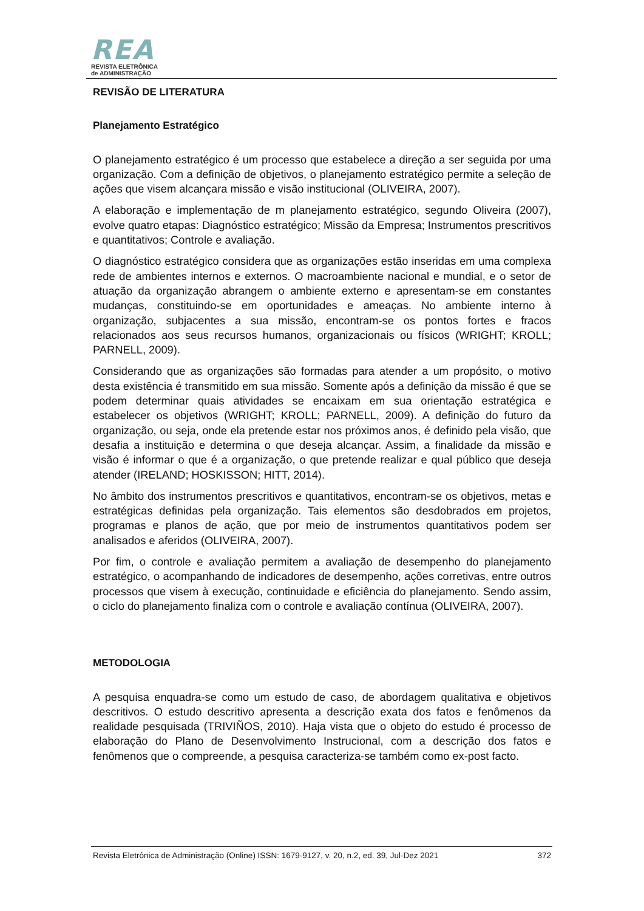REA
REVISTA ELETRÔNICA
de ADMINISTRAÇÃO
REVISÃO DE LITERATURA
Planejamento Estratégico
O planejamento estratégico é um processo que estabelece a direção a ser seguida por uma organização. Com a definição de objetivos, o planejamento estratégico permite a seleção de ações que visem alcançara missão e visão institucional (OLIVEIRA, 2007).
A elaboração e implementação de m planejamento estratégico, segundo Oliveira (2007), evolve quatro etapas: Diagnóstico estratégico; Missão da Empresa; Instrumentos prescritivos e quantitativos; Controle e avaliação.
O diagnóstico estratégico considera que as organizações estão inseridas em uma complexa rede de ambientes internos e externos. O macroambiente nacional e mundial, e o setor de atuação da organização abrangem o ambiente externo e apresentam-se em constantes mudanças, constituindo-se em oportunidades e ameaças. No ambiente interno à organização, subjacentes a sua missão, encontram-se os pontos fortes e fracos relacionados aos seus recursos humanos, organizacionais ou físicos (WRIGHT; KROLL; PARNELL, 2009).
Considerando que as organizações são formadas para atender a um propósito, o motivo desta existência é transmitido em sua missão. Somente após a definição da missão é que se podem determinar quais atividades se encaixam em sua orientação estratégica e estabelecer os objetivos (WRIGHT; KROLL; PARNELL, 2009). A definição do futuro da organização, ou seja, onde ela pretende estar nos próximos anos, é definido pela visão, que desafia a instituição e determina o que deseja alcançar. Assim, a finalidade da missão e visão é informar o que é a organização, o que pretende realizar e qual público que deseja atender (IRELAND; HOSKISSON; HITT, 2014).
No âmbito dos instrumentos prescritivos e quantitativos, encontram-se os objetivos, metas e estratégicas definidas pela organização. Tais elementos são desdobrados em projetos, programas e planos de ação, que por meio de instrumentos quantitativos podem ser analisados e aferidos (OLIVEIRA, 2007).
Por fim, o controle e avaliação permitem a avaliação de desempenho do planejamento estratégico, o acompanhando de indicadores de desempenho, ações corretivas, entre outros processos que visem à execução, continuidade e eficiência do planejamento. Sendo assim, o ciclo do planejamento finaliza com o controle e avaliação contínua (OLIVEIRA, 2007).
METODOLOGIA
A pesquisa enquadra-se como um estudo de caso, de abordagem qualitativa e objetivos descritivos. O estudo descritivo apresenta a descrição exata dos fatos e fenômenos da realidade pesquisada (TRIVIÑOS, 2010). Haja vista que o objeto do estudo é processo de elaboração do Plano de Desenvolvimento Instrucional, com a descrição dos fatos e fenômenos que o compreende, a pesquisa caracteriza-se também como ex-post facto.
Revista Eletrônica de Administração (Online) ISSN: 1679-9127, v. 20, n.2, ed. 39, Jul-Dez 2021 372